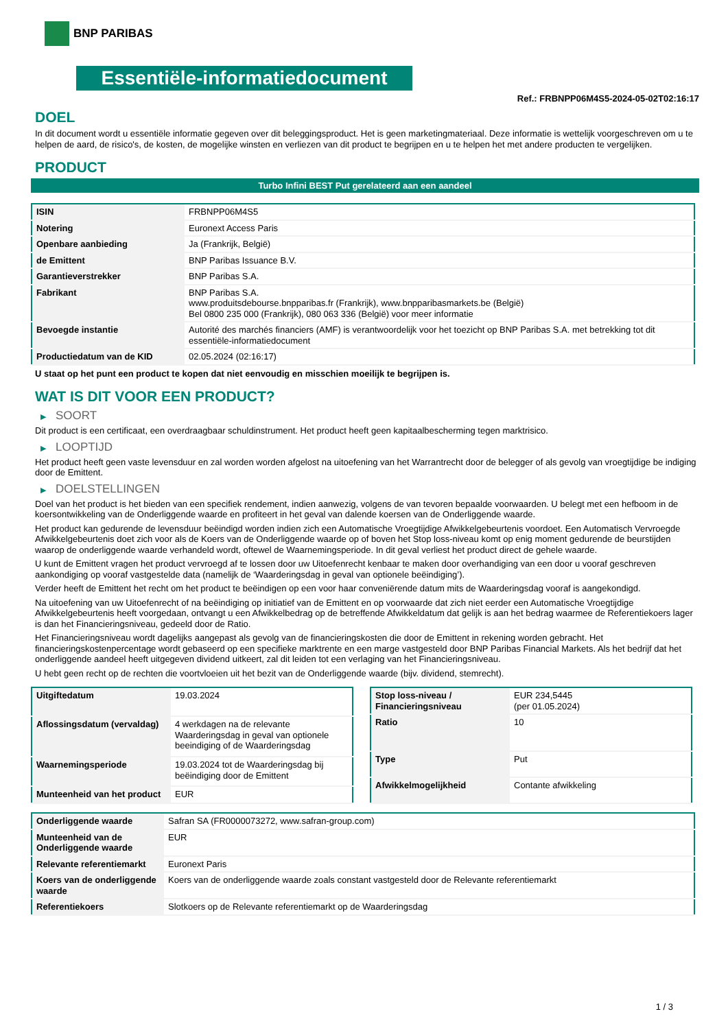BNP PARIBAS
Essentiële-informatiedocument
Ref.: FRBNPP06M4S5-2024-05-02T02:16:17
DOEL
In dit document wordt u essentiële informatie gegeven over dit beleggingsproduct. Het is geen marketingmateriaal. Deze informatie is wettelijk voorgeschreven om u te helpen de aard, de risico's, de kosten, de mogelijke winsten en verliezen van dit product te begrijpen en u te helpen het met andere producten te vergelijken.
PRODUCT
Turbo Infini BEST Put gerelateerd aan een aandeel
| ISIN | FRBNPP06M4S5 |
| Notering | Euronext Access Paris |
| Openbare aanbieding | Ja (Frankrijk, België) |
| de Emittent | BNP Paribas Issuance B.V. |
| Garantieverstrekker | BNP Paribas S.A. |
| Fabrikant | BNP Paribas S.A. www.produitsdebourse.bnpparibas.fr (Frankrijk), www.bnpparibasmarkets.be (België) Bel 0800 235 000 (Frankrijk), 080 063 336 (België) voor meer informatie |
| Bevoegde instantie | Autorité des marchés financiers (AMF) is verantwoordelijk voor het toezicht op BNP Paribas S.A. met betrekking tot dit essentiële-informatiedocument |
| Productiedatum van de KID | 02.05.2024 (02:16:17) |
U staat op het punt een product te kopen dat niet eenvoudig en misschien moeilijk te begrijpen is.
WAT IS DIT VOOR EEN PRODUCT?
▶ SOORT
Dit product is een certificaat, een overdraagbaar schuldinstrument. Het product heeft geen kapitaalbescherming tegen marktrisico.
▶ LOOPTIJD
Het product heeft geen vaste levensduur en zal worden worden afgelost na uitoefening van het Warrantrecht door de belegger of als gevolg van vroegtijdige be indiging door de Emittent.
▶ DOELSTELLINGEN
Doel van het product is het bieden van een specifiek rendement, indien aanwezig, volgens de van tevoren bepaalde voorwaarden. U belegt met een hefboom in de koersontwikkeling van de Onderliggende waarde en profiteert in het geval van dalende koersen van de Onderliggende waarde.
Het product kan gedurende de levensduur beëindigd worden indien zich een Automatische Vroegtijdige Afwikkelgebeurtenis voordoet. Een Automatisch Vervroegde Afwikkelgebeurtenis doet zich voor als de Koers van de Onderliggende waarde op of boven het Stop loss-niveau komt op enig moment gedurende de beurstijden waarop de onderliggende waarde verhandeld wordt, oftewel de Waarnemingsperiode. In dit geval verliest het product direct de gehele waarde.
U kunt de Emittent vragen het product vervroegd af te lossen door uw Uitoefenrecht kenbaar te maken door overhandiging van een door u vooraf geschreven aankondiging op vooraf vastgestelde data (namelijk de ‘Waarderingsdag in geval van optionele beëindiging’).
Verder heeft de Emittent het recht om het product te beëindigen op een voor haar conveniërende datum mits de Waarderingsdag vooraf is aangekondigd.
Na uitoefening van uw Uitoefenrecht of na beëindiging op initiatief van de Emittent en op voorwaarde dat zich niet eerder een Automatische Vroegtijdige Afwikkelgebeurtenis heeft voorgedaan, ontvangt u een Afwikkelbedrag op de betreffende Afwikkeldatum dat gelijk is aan het bedrag waarmee de Referentiekoers lager is dan het Financieringsniveau, gedeeld door de Ratio.
Het Financieringsniveau wordt dagelijks aangepast als gevolg van de financieringskosten die door de Emittent in rekening worden gebracht. Het financieringskostenpercentage wordt gebaseerd op een specifieke marktrente en een marge vastgesteld door BNP Paribas Financial Markets. Als het bedrijf dat het onderliggende aandeel heeft uitgegeven dividend uitkeert, zal dit leiden tot een verlaging van het Financieringsniveau.
U hebt geen recht op de rechten die voortvloeien uit het bezit van de Onderliggende waarde (bijv. dividend, stemrecht).
| Uitgiftedatum | 19.03.2024 |
| Aflossingsdatum (vervaldag) | 4 werkdagen na de relevante Waarderingsdag in geval van optionele beeindiging of de Waarderingsdag |
| Waarnemingsperiode | 19.03.2024 tot de Waarderingsdag bij beëindiging door de Emittent |
| Munteenheid van het product | EUR |
| Stop loss-niveau / Financieringsniveau | EUR 234,5445 (per 01.05.2024) |
| Ratio | 10 |
| Type | Put |
| Afwikkelmogelijkheid | Contante afwikkeling |
| Onderliggende waarde | Safran SA (FR0000073272, www.safran-group.com) |
| Munteenheid van de Onderliggende waarde | EUR |
| Relevante referentiemarkt | Euronext Paris |
| Koers van de onderliggende waarde | Koers van de onderliggende waarde zoals constant vastgesteld door de Relevante referentiemarkt |
| Referentiekoers | Slotkoers op de Relevante referentiemarkt op de Waarderingsdag |
1 / 3